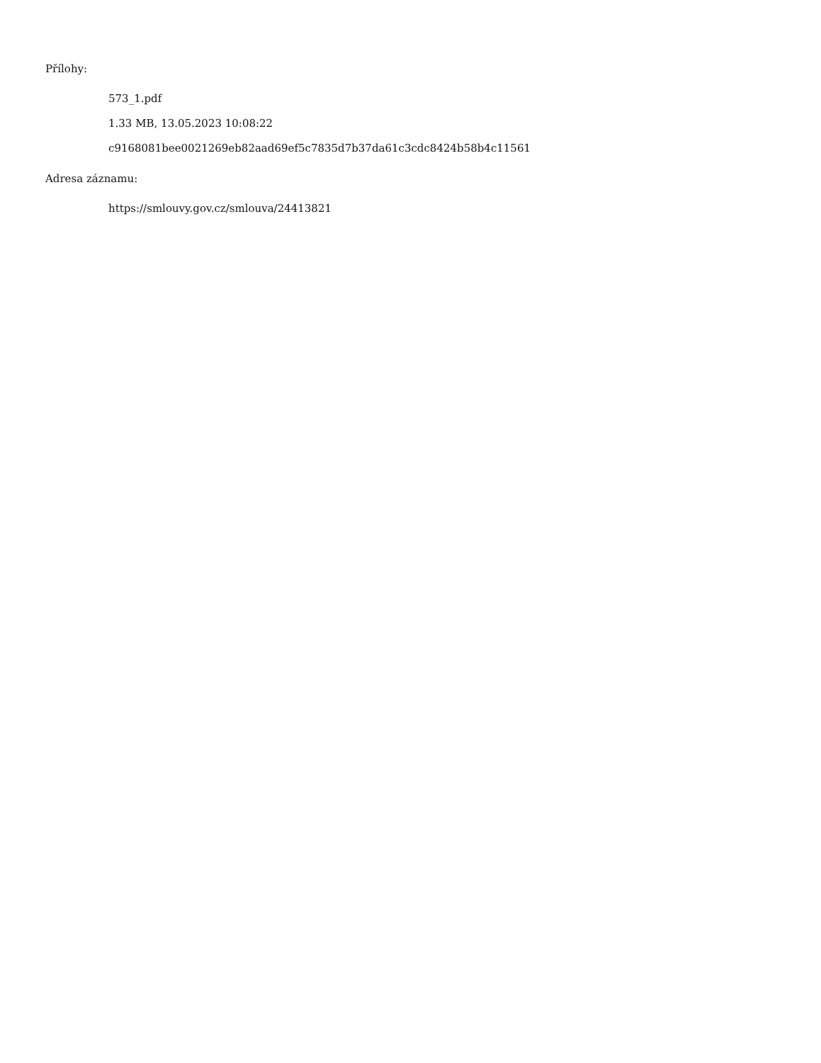Přílohy:
573_1.pdf
1.33 MB, 13.05.2023 10:08:22
c9168081bee0021269eb82aad69ef5c7835d7b37da61c3cdc8424b58b4c11561
Adresa záznamu:
https://smlouvy.gov.cz/smlouva/24413821